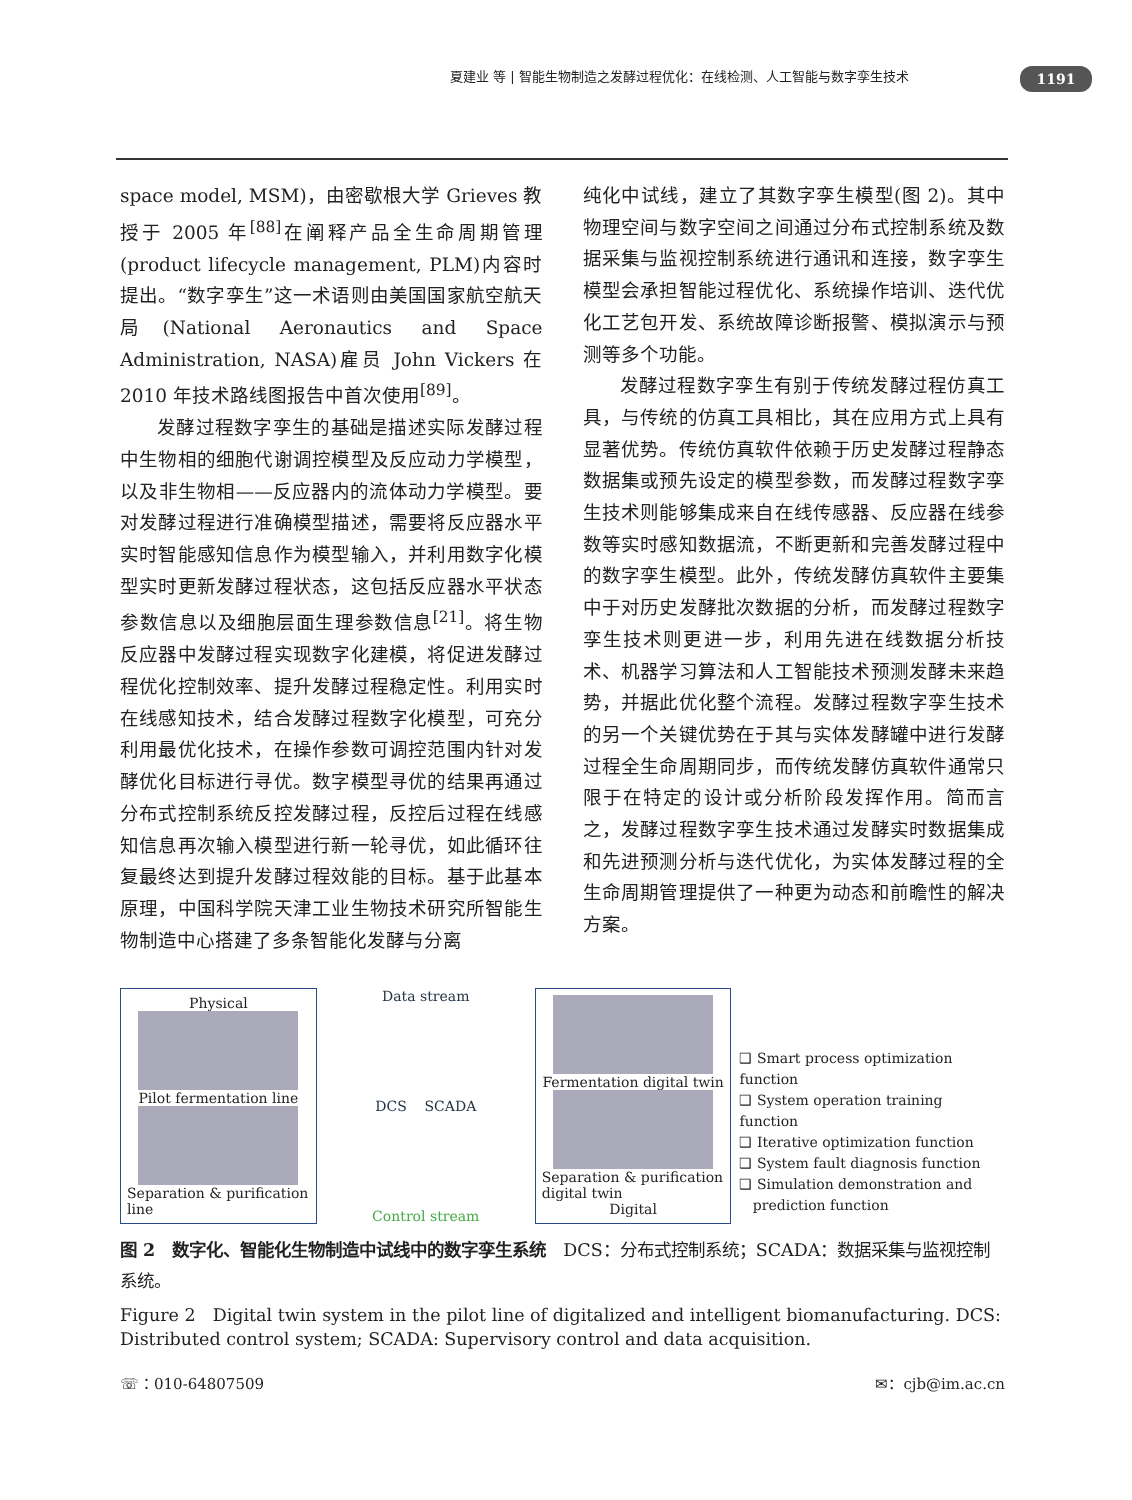夏建业 等 | 智能生物制造之发酵过程优化：在线检测、人工智能与数字孪生技术 1191
space model, MSM)，由密歇根大学 Grieves 教授于 2005 年<sup>[88]</sup>在阐释产品全生命周期管理(product lifecycle management, PLM)内容时提出。“数字孪生”这一术语则由美国国家航空航天局(National Aeronautics and Space Administration, NASA)雇员 John Vickers 在 2010 年技术路线图报告中首次使用<sup>[89]</sup>。
发酵过程数字孪生的基础是描述实际发酵过程中生物相的细胞代谢调控模型及反应动力学模型，以及非生物相——反应器内的流体动力学模型。要对发酵过程进行准确模型描述，需要将反应器水平实时智能感知信息作为模型输入，并利用数字化模型实时更新发酵过程状态，这包括反应器水平状态参数信息以及细胞层面生理参数信息<sup>[21]</sup>。将生物反应器中发酵过程实现数字化建模，将促进发酵过程优化控制效率、提升发酵过程稳定性。利用实时在线感知技术，结合发酵过程数字化模型，可充分利用最优化技术，在操作参数可调控范围内针对发酵优化目标进行寻优。数字模型寻优的结果再通过分布式控制系统反控发酵过程，反控后过程在线感知信息再次输入模型进行新一轮寻优，如此循环往复最终达到提升发酵过程效能的目标。基于此基本原理，中国科学院天津工业生物技术研究所智能生物制造中心搭建了多条智能化发酵与分离
纯化中试线，建立了其数字孪生模型(图 2)。其中物理空间与数字空间之间通过分布式控制系统及数据采集与监视控制系统进行通讯和连接，数字孪生模型会承担智能过程优化、系统操作培训、迭代优化工艺包开发、系统故障诊断报警、模拟演示与预测等多个功能。
发酵过程数字孪生有别于传统发酵过程仿真工具，与传统的仿真工具相比，其在应用方式上具有显著优势。传统仿真软件依赖于历史发酵过程静态数据集或预先设定的模型参数，而发酵过程数字孪生技术则能够集成来自在线传感器、反应器在线参数等实时感知数据流，不断更新和完善发酵过程中的数字孪生模型。此外，传统发酵仿真软件主要集中于对历史发酵批次数据的分析，而发酵过程数字孪生技术则更进一步，利用先进在线数据分析技术、机器学习算法和人工智能技术预测发酵未来趋势，并据此优化整个流程。发酵过程数字孪生技术的另一个关键优势在于其与实体发酵罐中进行发酵过程全生命周期同步，而传统发酵仿真软件通常只限于在特定的设计或分析阶段发挥作用。简而言之，发酵过程数字孪生技术通过发酵实时数据集成和先进预测分析与迭代优化，为实体发酵过程的全生命周期管理提供了一种更为动态和前瞻性的解决方案。
Physical
Pilot fermentation line
Separation & purification line
Data stream
DCS SCADA
Control stream
Fermentation digital twin
Separation & purification digital twin
Digital
❑ Smart process optimization function
❑ System operation training function
❑ Iterative optimization function
❑ System fault diagnosis function
❑ Simulation demonstration and
prediction function
图 2　数字化、智能化生物制造中试线中的数字孪生系统　DCS：分布式控制系统；SCADA：数据采集与监视控制系统。
Figure 2　Digital twin system in the pilot line of digitalized and intelligent biomanufacturing. DCS: Distributed control system; SCADA: Supervisory control and data acquisition.
☏：010-64807509 ✉：cjb@im.ac.cn